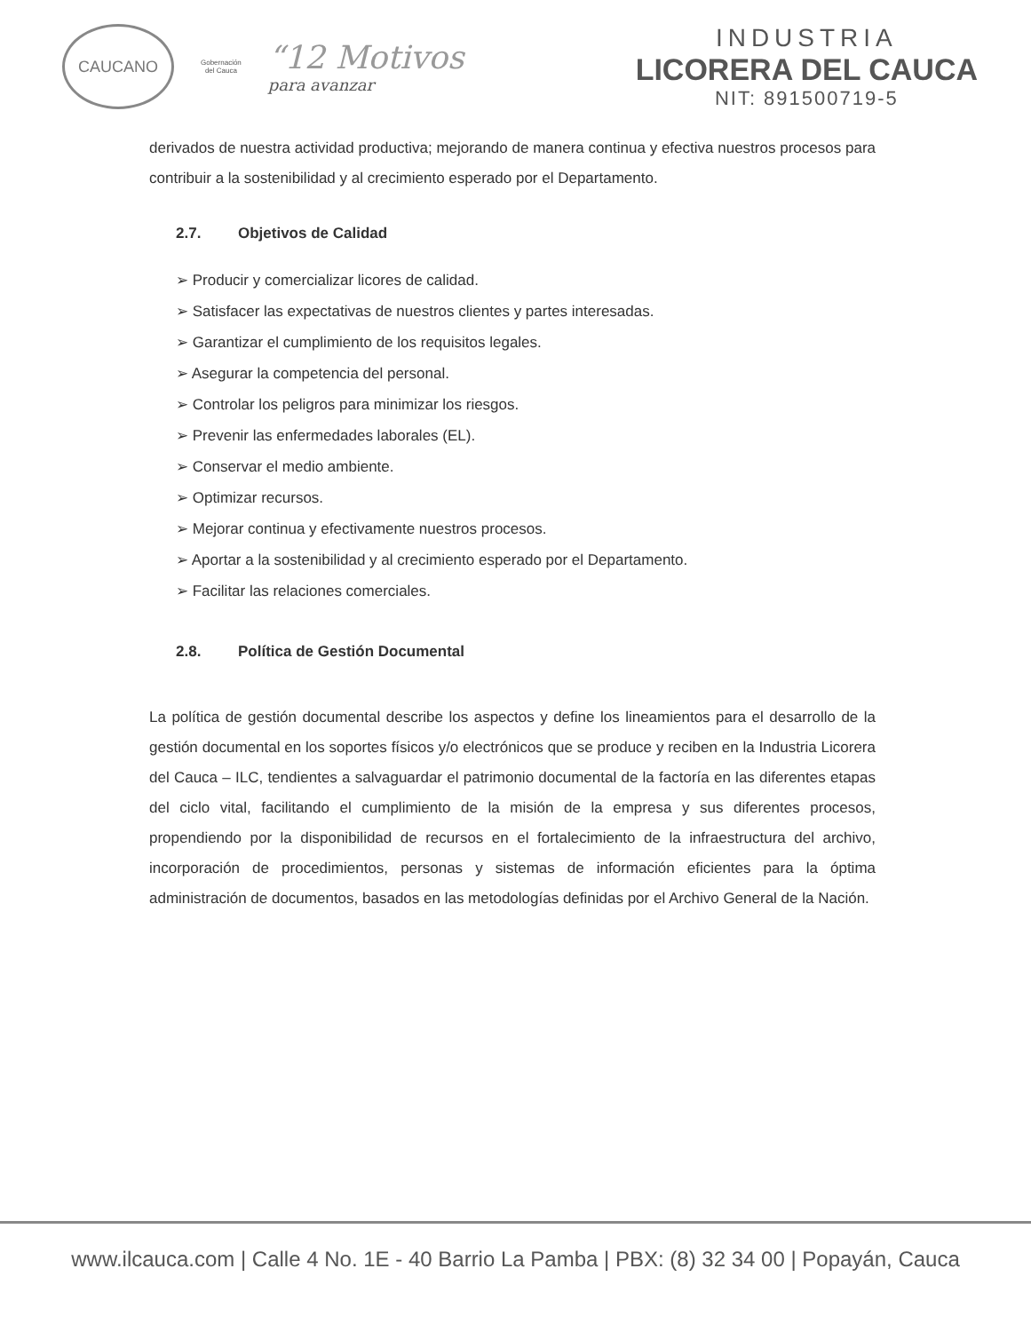CAUCANO
Gobernación
del Cauca
“12 Motivos
para avanzar
INDUSTRIA
LICORERA DEL CAUCA
NIT: 891500719-5
derivados de nuestra actividad productiva; mejorando de manera continua y efectiva nuestros procesos para contribuir a la sostenibilidad y al crecimiento esperado por el Departamento.
2.7. Objetivos de Calidad
➢ Producir y comercializar licores de calidad.
➢ Satisfacer las expectativas de nuestros clientes y partes interesadas.
➢ Garantizar el cumplimiento de los requisitos legales.
➢ Asegurar la competencia del personal.
➢ Controlar los peligros para minimizar los riesgos.
➢ Prevenir las enfermedades laborales (EL).
➢ Conservar el medio ambiente.
➢ Optimizar recursos.
➢ Mejorar continua y efectivamente nuestros procesos.
➢ Aportar a la sostenibilidad y al crecimiento esperado por el Departamento.
➢ Facilitar las relaciones comerciales.
2.8. Política de Gestión Documental
La política de gestión documental describe los aspectos y define los lineamientos para el desarrollo de la gestión documental en los soportes físicos y/o electrónicos que se produce y reciben en la Industria Licorera del Cauca – ILC, tendientes a salvaguardar el patrimonio documental de la factoría en las diferentes etapas del ciclo vital, facilitando el cumplimiento de la misión de la empresa y sus diferentes procesos, propendiendo por la disponibilidad de recursos en el fortalecimiento de la infraestructura del archivo, incorporación de procedimientos, personas y sistemas de información eficientes para la óptima administración de documentos, basados en las metodologías definidas por el Archivo General de la Nación.
www.ilcauca.com | Calle 4 No. 1E - 40 Barrio La Pamba | PBX: (8) 32 34 00 | Popayán, Cauca